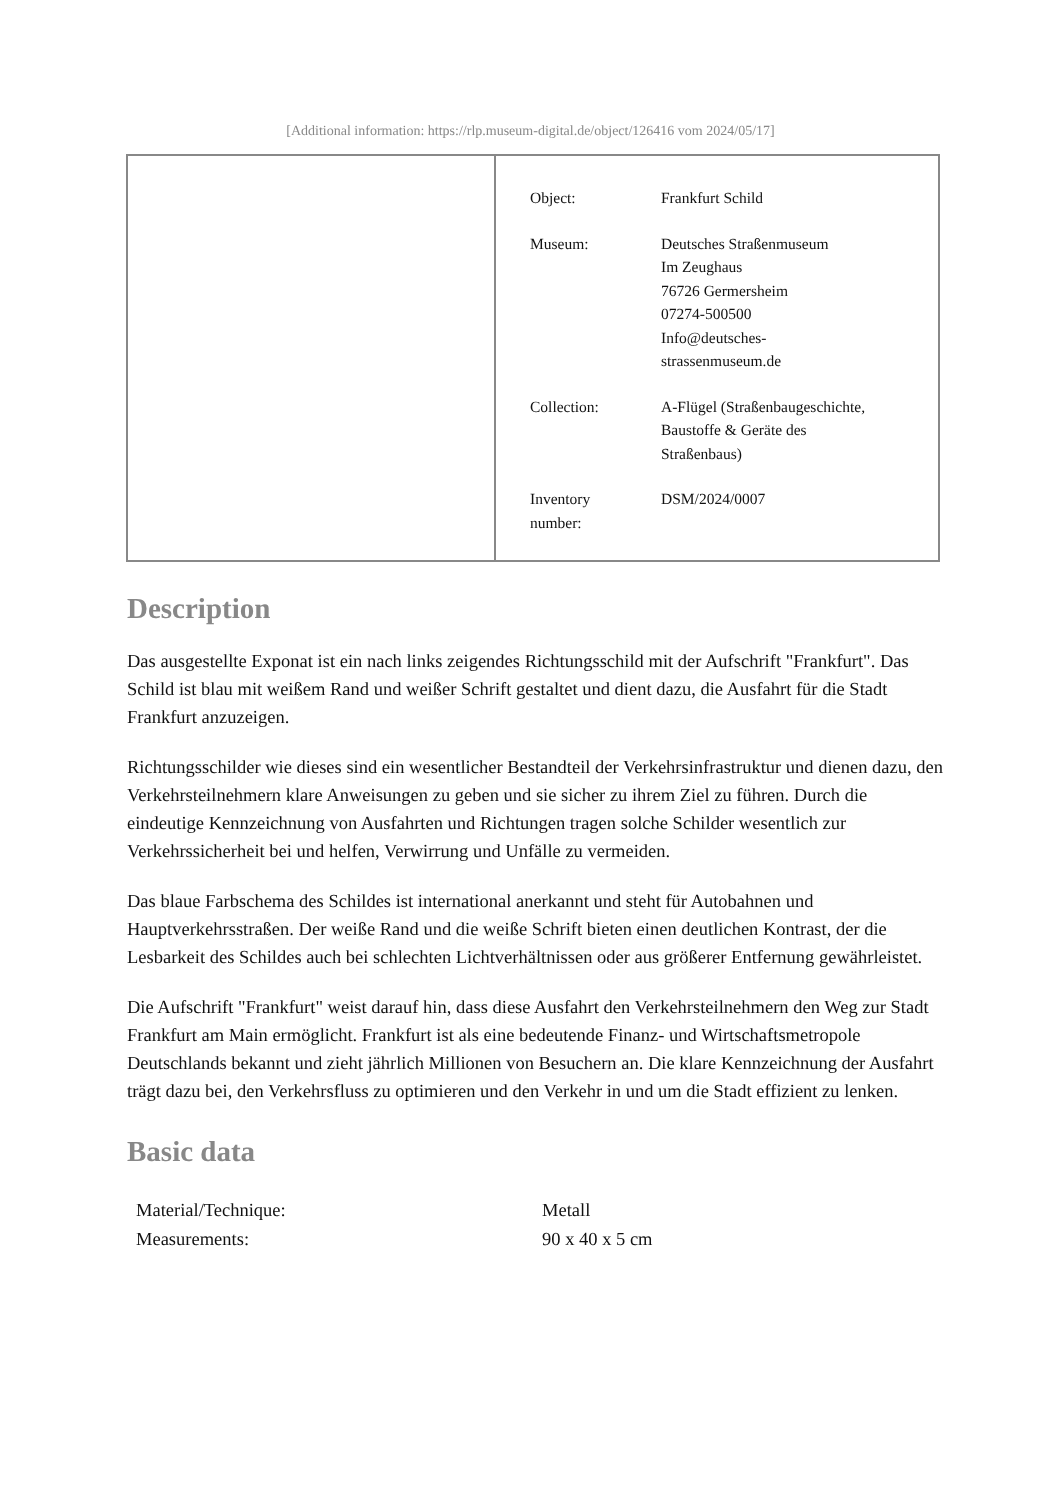[Additional information: https://rlp.museum-digital.de/object/126416 vom 2024/05/17]
| Object: | Frankfurt Schild |
| Museum: | Deutsches Straßenmuseum Im Zeughaus 76726 Germersheim 07274-500500 Info@deutsches- strassenmuseum.de |
| Collection: | A-Flügel (Straßenbaugeschichte, Baustoffe & Geräte des Straßenbaus) |
| Inventory number: | DSM/2024/0007 |
Description
Das ausgestellte Exponat ist ein nach links zeigendes Richtungsschild mit der Aufschrift "Frankfurt". Das Schild ist blau mit weißem Rand und weißer Schrift gestaltet und dient dazu, die Ausfahrt für die Stadt Frankfurt anzuzeigen.
Richtungsschilder wie dieses sind ein wesentlicher Bestandteil der Verkehrsinfrastruktur und dienen dazu, den Verkehrsteilnehmern klare Anweisungen zu geben und sie sicher zu ihrem Ziel zu führen. Durch die eindeutige Kennzeichnung von Ausfahrten und Richtungen tragen solche Schilder wesentlich zur Verkehrssicherheit bei und helfen, Verwirrung und Unfälle zu vermeiden.
Das blaue Farbschema des Schildes ist international anerkannt und steht für Autobahnen und Hauptverkehrsstraßen. Der weiße Rand und die weiße Schrift bieten einen deutlichen Kontrast, der die Lesbarkeit des Schildes auch bei schlechten Lichtverhältnissen oder aus größerer Entfernung gewährleistet.
Die Aufschrift "Frankfurt" weist darauf hin, dass diese Ausfahrt den Verkehrsteilnehmern den Weg zur Stadt Frankfurt am Main ermöglicht. Frankfurt ist als eine bedeutende Finanz- und Wirtschaftsmetropole Deutschlands bekannt und zieht jährlich Millionen von Besuchern an. Die klare Kennzeichnung der Ausfahrt trägt dazu bei, den Verkehrsfluss zu optimieren und den Verkehr in und um die Stadt effizient zu lenken.
Basic data
| Material/Technique: | Metall |
| Measurements: | 90 x 40 x 5 cm |